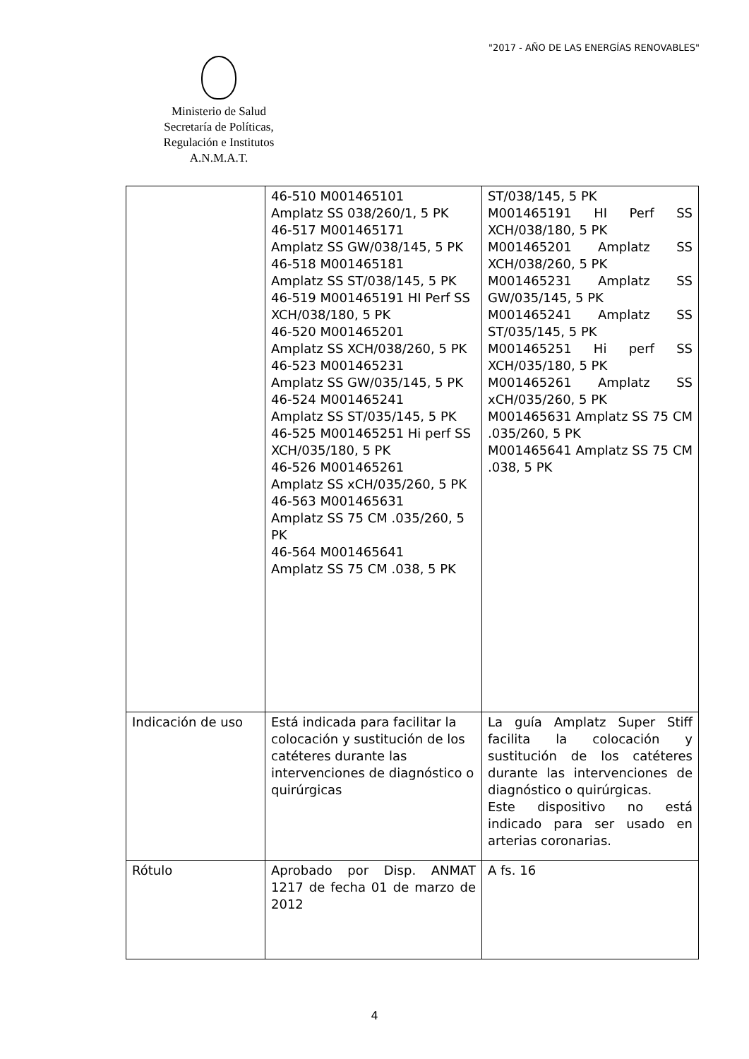"2017 - AÑO DE LAS ENERGÍAS RENOVABLES"
Ministerio de Salud
Secretaría de Políticas,
Regulación e Institutos
A.N.M.A.T.
| | 46-510 M001465101 Amplatz SS 038/260/1, 5 PK 46-517 M001465171 Amplatz SS GW/038/145, 5 PK 46-518 M001465181 Amplatz SS ST/038/145, 5 PK 46-519 M001465191 HI Perf SS XCH/038/180, 5 PK 46-520 M001465201 Amplatz SS XCH/038/260, 5 PK 46-523 M001465231 Amplatz SS GW/035/145, 5 PK 46-524 M001465241 Amplatz SS ST/035/145, 5 PK 46-525 M001465251 Hi perf SS XCH/035/180, 5 PK 46-526 M001465261 Amplatz SS xCH/035/260, 5 PK 46-563 M001465631 Amplatz SS 75 CM .035/260, 5 PK 46-564 M001465641 Amplatz SS 75 CM .038, 5 PK | ST/038/145, 5 PK M001465191 HI Perf SS XCH/038/180, 5 PK M001465201 Amplatz SS XCH/038/260, 5 PK M001465231 Amplatz SS GW/035/145, 5 PK M001465241 Amplatz SS ST/035/145, 5 PK M001465251 Hi perf SS XCH/035/180, 5 PK M001465261 Amplatz SS xCH/035/260, 5 PK M001465631 Amplatz SS 75 CM .035/260, 5 PK M001465641 Amplatz SS 75 CM .038, 5 PK |
| Indicación de uso | Está indicada para facilitar la colocación y sustitución de los catéteres durante las intervenciones de diagnóstico o quirúrgicas | La guía Amplatz Super Stiff facilita la colocación y sustitución de los catéteres durante las intervenciones de diagnóstico o quirúrgicas. Este dispositivo no está indicado para ser usado en arterias coronarias. |
| Rótulo | Aprobado por Disp. ANMAT 1217 de fecha 01 de marzo de 2012 | A fs. 16 |
4